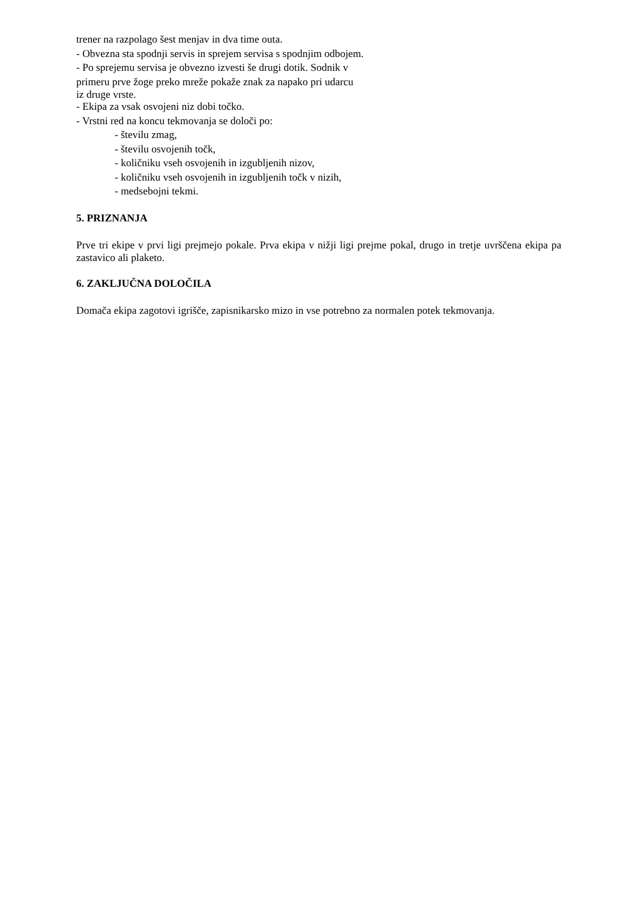trener na razpolago šest menjav in dva time outa.
- Obvezna sta spodnji servis in sprejem servisa s spodnjim odbojem.
- Po sprejemu servisa je obvezno izvesti še drugi dotik. Sodnik v
primeru prve žoge preko mreže pokaže znak za napako pri udarcu
iz druge vrste.
- Ekipa za vsak osvojeni niz dobi točko.
- Vrstni red na koncu tekmovanja se določi po:
- številu zmag,
- številu osvojenih točk,
- količniku vseh osvojenih in izgubljenih nizov,
- količniku vseh osvojenih in izgubljenih točk v nizih,
- medsebojni tekmi.
5. PRIZNANJA
Prve tri ekipe v prvi ligi prejmejo pokale. Prva ekipa v nižji ligi prejme pokal, drugo in tretje uvrščena ekipa pa zastavico ali plaketo.
6. ZAKLJUČNA DOLOČILA
Domača ekipa zagotovi igrišče, zapisnikarsko mizo in vse potrebno za normalen potek tekmovanja.